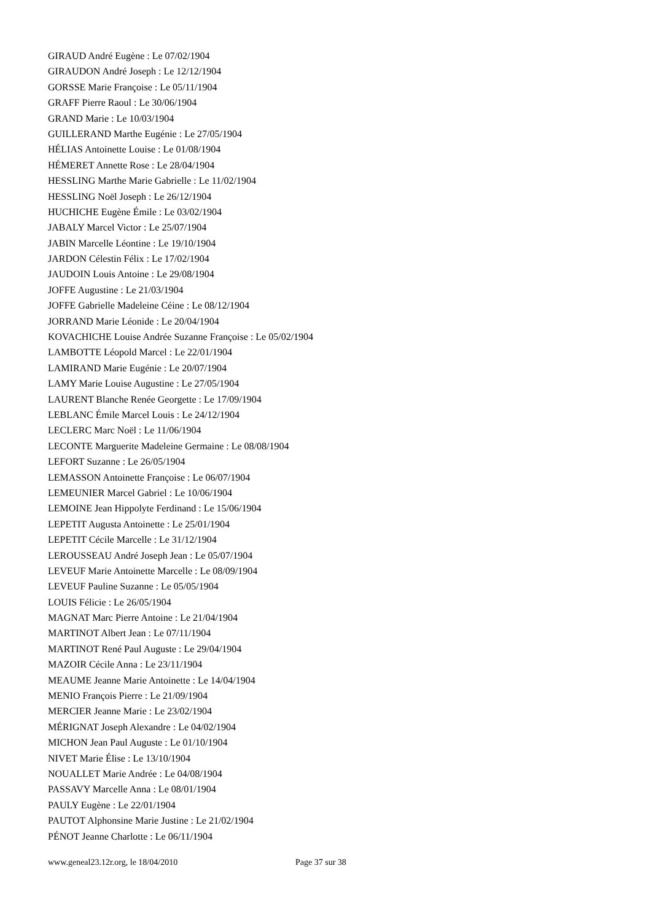GIRAUD André Eugène : Le 07/02/1904
GIRAUDON André Joseph : Le 12/12/1904
GORSSE Marie Françoise : Le 05/11/1904
GRAFF Pierre Raoul : Le 30/06/1904
GRAND Marie : Le 10/03/1904
GUILLERAND Marthe Eugénie : Le 27/05/1904
HÉLIAS Antoinette Louise : Le 01/08/1904
HÉMERET Annette Rose : Le 28/04/1904
HESSLING Marthe Marie Gabrielle : Le 11/02/1904
HESSLING Noël Joseph : Le 26/12/1904
HUCHICHE Eugène Émile : Le 03/02/1904
JABALY Marcel Victor : Le 25/07/1904
JABIN Marcelle Léontine : Le 19/10/1904
JARDON Célestin Félix : Le 17/02/1904
JAUDOIN Louis Antoine : Le 29/08/1904
JOFFE Augustine : Le 21/03/1904
JOFFE Gabrielle Madeleine Céine : Le 08/12/1904
JORRAND Marie Léonide : Le 20/04/1904
KOVACHICHE Louise Andrée Suzanne Françoise : Le 05/02/1904
LAMBOTTE Léopold Marcel : Le 22/01/1904
LAMIRAND Marie Eugénie : Le 20/07/1904
LAMY Marie Louise Augustine : Le 27/05/1904
LAURENT Blanche Renée Georgette : Le 17/09/1904
LEBLANC Émile Marcel Louis : Le 24/12/1904
LECLERC Marc Noël : Le 11/06/1904
LECONTE Marguerite Madeleine Germaine : Le 08/08/1904
LEFORT Suzanne : Le 26/05/1904
LEMASSON Antoinette Françoise : Le 06/07/1904
LEMEUNIER Marcel Gabriel : Le 10/06/1904
LEMOINE Jean Hippolyte Ferdinand : Le 15/06/1904
LEPETIT Augusta Antoinette : Le 25/01/1904
LEPETIT Cécile Marcelle : Le 31/12/1904
LEROUSSEAU André Joseph Jean : Le 05/07/1904
LEVEUF Marie Antoinette Marcelle : Le 08/09/1904
LEVEUF Pauline Suzanne : Le 05/05/1904
LOUIS Félicie : Le 26/05/1904
MAGNAT Marc Pierre Antoine : Le 21/04/1904
MARTINOT Albert Jean : Le 07/11/1904
MARTINOT René Paul Auguste : Le 29/04/1904
MAZOIR Cécile Anna : Le 23/11/1904
MEAUME Jeanne Marie Antoinette : Le 14/04/1904
MENIO François Pierre : Le 21/09/1904
MERCIER Jeanne Marie : Le 23/02/1904
MÉRIGNAT Joseph Alexandre : Le 04/02/1904
MICHON Jean Paul Auguste : Le 01/10/1904
NIVET Marie Élise : Le 13/10/1904
NOUALLET Marie Andrée : Le 04/08/1904
PASSAVY Marcelle Anna : Le 08/01/1904
PAULY Eugène : Le 22/01/1904
PAUTOT Alphonsine Marie Justine : Le 21/02/1904
PÉNOT Jeanne Charlotte : Le 06/11/1904
www.geneal23.12r.org, le 18/04/2010 Page 37 sur 38